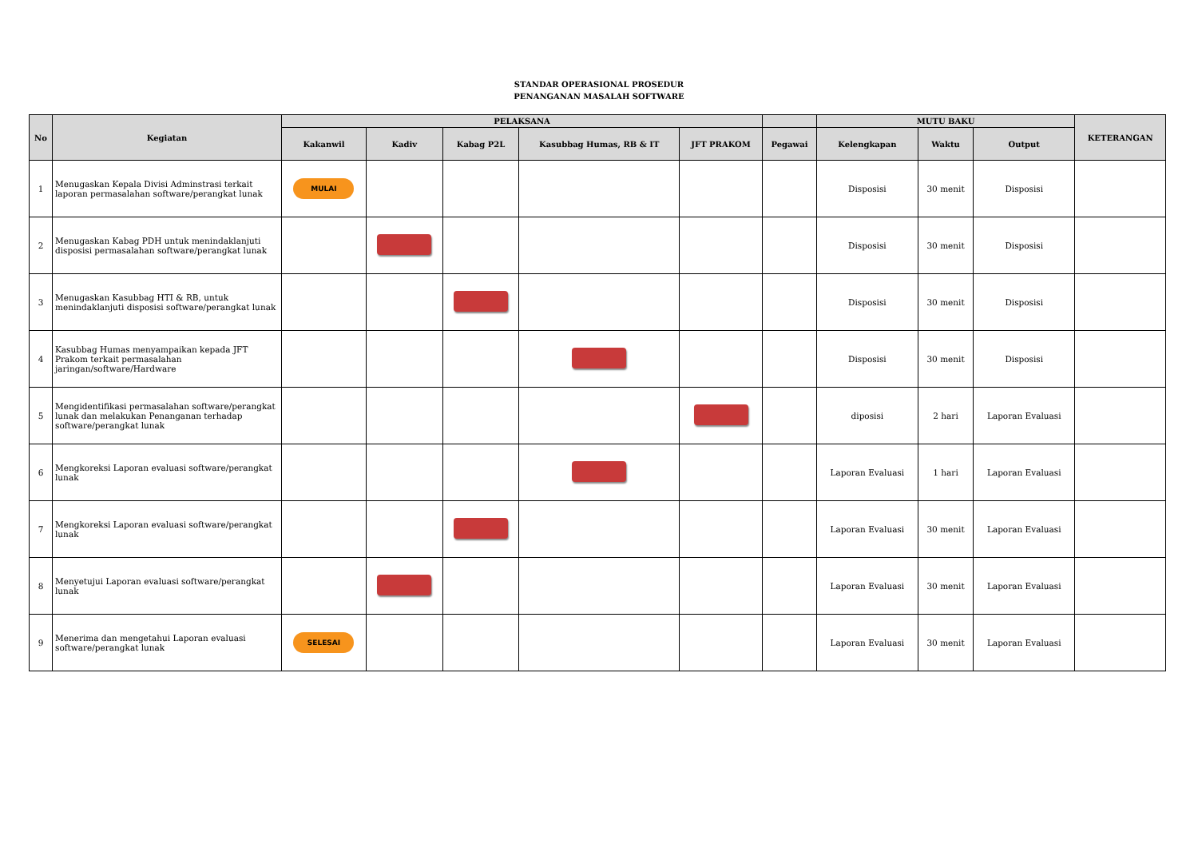STANDAR OPERASIONAL PROSEDUR
PENANGANAN MASALAH SOFTWARE
| No | Kegiatan | PELAKSANA | | | | | | MUTU BAKU | | | KETERANGAN |
| --- | --- | --- | --- | --- | --- | --- | --- | --- | --- | --- | --- |
| | | Kakanwil | Kadiv | Kabag P2L | Kasubbag Humas, RB & IT | JFT PRAKOM | Pegawai | Kelengkapan | Waktu | Output | |
| 1 | Menugaskan Kepala Divisi Adminstrasi terkait laporan permasalahan software/perangkat lunak | MULAI | | | | | | Disposisi | 30 menit | Disposisi | |
| 2 | Menugaskan Kabag PDH untuk menindaklanjuti disposisi permasalahan software/perangkat lunak | | | | | | | Disposisi | 30 menit | Disposisi | |
| 3 | Menugaskan Kasubbag HTI & RB, untuk menindaklanjuti disposisi software/perangkat lunak | | | | | | | Disposisi | 30 menit | Disposisi | |
| 4 | Kasubbag Humas menyampaikan kepada JFT Prakom terkait permasalahan jaringan/software/Hardware | | | | | | | Disposisi | 30 menit | Disposisi | |
| 5 | Mengidentifikasi permasalahan software/perangkat lunak dan melakukan Penanganan terhadap software/perangkat lunak | | | | | | | diposisi | 2 hari | Laporan Evaluasi | |
| 6 | Mengkoreksi Laporan evaluasi software/perangkat lunak | | | | | | | Laporan Evaluasi | 1 hari | Laporan Evaluasi | |
| 7 | Mengkoreksi Laporan evaluasi software/perangkat lunak | | | | | | | Laporan Evaluasi | 30 menit | Laporan Evaluasi | |
| 8 | Menyetujui Laporan evaluasi software/perangkat lunak | | | | | | | Laporan Evaluasi | 30 menit | Laporan Evaluasi | |
| 9 | Menerima dan mengetahui Laporan evaluasi software/perangkat lunak | SELESAI | | | | | | Laporan Evaluasi | 30 menit | Laporan Evaluasi | |